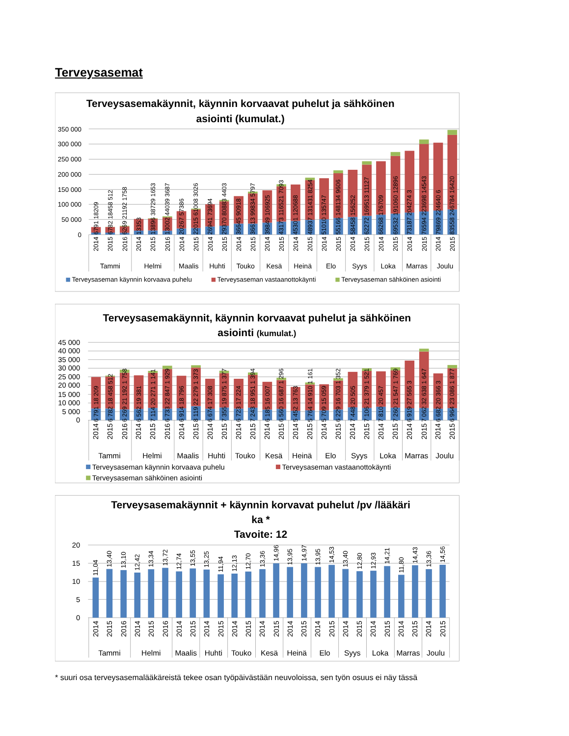Terveysasemat
Terveysasemakäynnit, käynnin korvaavat puhelut ja sähköinen
asiointi (kumulat.)
350 000
300 000
250 000
200 000
150 000
100 000
50 000
0
6791 18209
6782 18458 512
6269 21192 1758
13353
13896 38729 1653
13002 44039 3687
20267 57386
22015 61008 3026
26941 73694
29370 80883 4403
36645 90918
36613 99834 5797
39849 106925
43173 116521 7093
45301 120688
48937 131431 8254
51010 135747
55166 148134 9606
58458 156252
62272 169513 11127
66268 176709
69532 191060 12896
73187 204274 3
76594 223698 14543
79869 224640 6
83558 246784 16420
2014
2015
2016
2014
2015
2016
2014
2015
2014
2015
2014
2015
2014
2015
2014
2015
2014
2015
2014
2015
2014
2015
2014
2015
2014
2015
Tammi
Helmi
Maalis
Huhti
Touko
Kesä
Heinä
Elo
Syys
Loka
Marras
Joulu
Terveysaseman käynnin korvaava puhelu
Terveysaseman vastaanottokäynti
Terveysaseman sähköinen asiointi
Terveysasemakäynnit, käynnin korvaavat puhelut ja sähköinen
asiointi (kumulat.)
45 000
40 000
35 000
30 000
25 000
20 000
15 000
10 000
5 000
0
6 791 18 209
6 782 18 458 512
6 269 21 192 1 758
6 562 19 381
7 114 20 271 1 141
6 733 22 847 1 929
6 914 18 796
8 119 22 279 1 373
6 674 17 308
7 355 19 875 1 377
6 723 17 224
7 243 18 951 1 394
6 185 16 007
6 560 16 687 1 296
5 452 13 763
5 764 14 910 1 161
5 709 15 059
6 229 16 703 1 352
7 448 20 505
7 106 21 379 1 521
7 810 20 457
7 260 21 547 1 769
6 919 27 565 3
7 062 32 638 1 647
6 682 20 366 3
6 964 23 086 1 877
2014
2015
2016
2014
2015
2016
2014
2015
2014
2015
2014
2015
2014
2015
2014
2015
2014
2015
2014
2015
2014
2015
2014
2015
2014
2015
Tammi
Helmi
Maalis
Huhti
Touko
Kesä
Heinä
Elo
Syys
Loka
Marras
Joulu
Terveysaseman käynnin korvaava puhelu
Terveysaseman vastaanottokäynti
Terveysaseman sähköinen asiointi
Terveysasemakäynnit + käynnin korvavat puhelut /pv /lääkäri
ka *
Tavoite: 12
20
15
10
5
0
11,04
13,40
13,10
12,42
13,34
13,72
12,74
13,55
13,25
11,94
12,13
12,70
13,36
14,96
13,95
14,97
13,95
14,53
13,40
12,80
12,93
14,21
11,80
14,43
13,36
14,56
2014
2015
2016
2014
2015
2016
2014
2015
2014
2015
2014
2015
2014
2015
2014
2015
2014
2015
2014
2015
2014
2015
2014
2015
2014
2015
Tammi
Helmi
Maalis
Huhti
Touko
Kesä
Heinä
Elo
Syys
Loka
Marras
Joulu
* suuri osa terveysasemalääkäreistä tekee osan työpäivästään neuvoloissa, sen työn osuus ei näy tässä